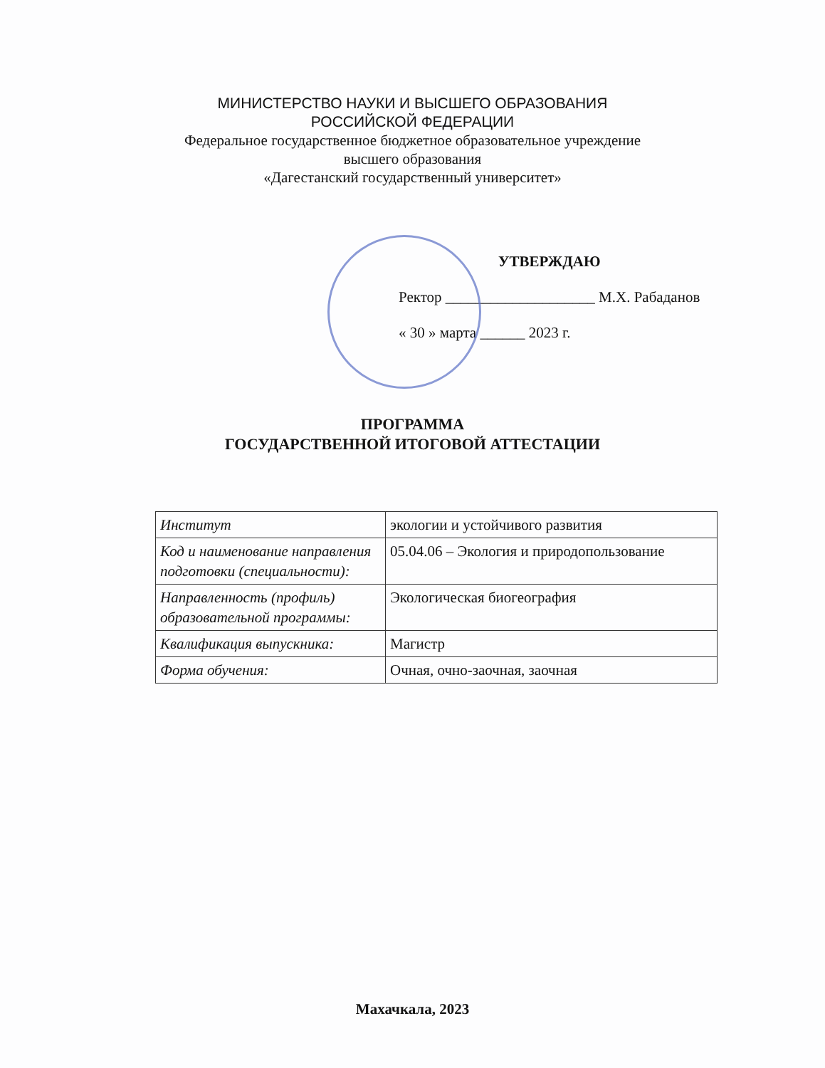МИНИСТЕРСТВО НАУКИ И ВЫСШЕГО ОБРАЗОВАНИЯ
РОССИЙСКОЙ ФЕДЕРАЦИИ
Федеральное государственное бюджетное образовательное учреждение
высшего образования
«Дагестанский государственный университет»
УТВЕРЖДАЮ
Ректор ____________________ М.Х. Рабаданов
« 30 » марта ______ 2023 г.
ПРОГРАММА
ГОСУДАРСТВЕННОЙ ИТОГОВОЙ АТТЕСТАЦИИ
| Институт | экологии и устойчивого развития |
| Код и наименование направления подготовки (специальности): | 05.04.06 – Экология и природопользование |
| Направленность (профиль) образовательной программы: | Экологическая биогеография |
| Квалификация выпускника: | Магистр |
| Форма обучения: | Очная, очно-заочная, заочная |
Махачкала, 2023